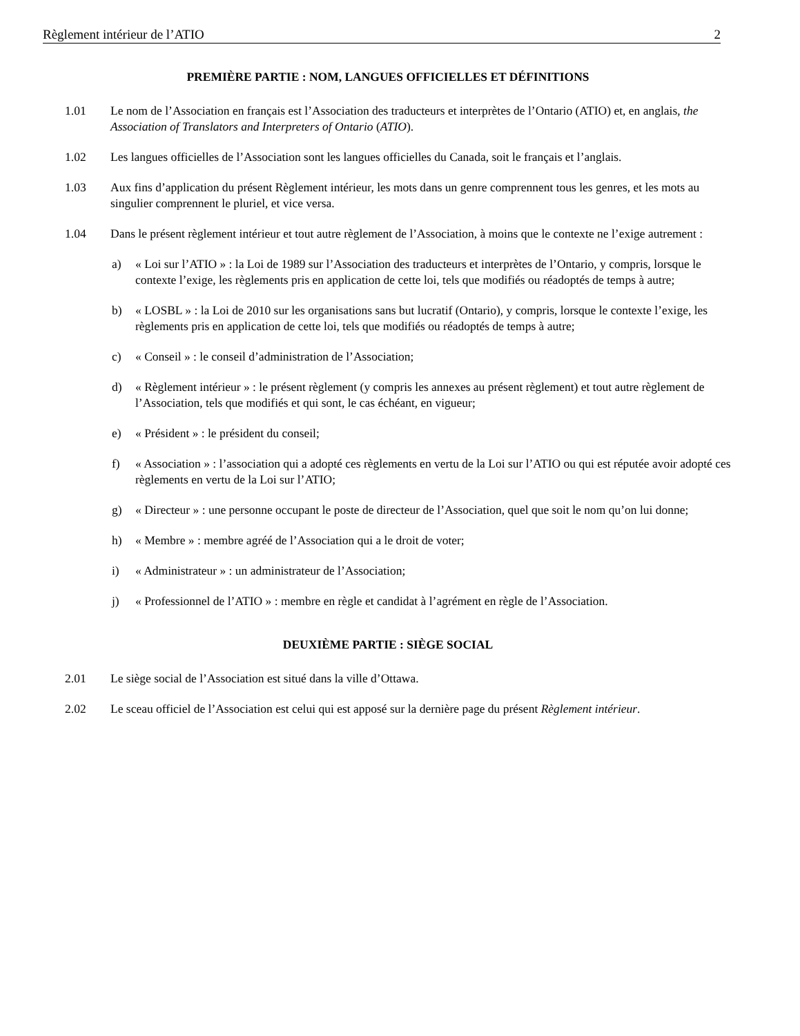Règlement intérieur de l’ATIO 2
PREMIÈRE PARTIE : NOM, LANGUES OFFICIELLES ET DÉFINITIONS
1.01 Le nom de l’Association en français est l’Association des traducteurs et interprètes de l’Ontario (ATIO) et, en anglais, the Association of Translators and Interpreters of Ontario (ATIO).
1.02 Les langues officielles de l’Association sont les langues officielles du Canada, soit le français et l’anglais.
1.03 Aux fins d’application du présent Règlement intérieur, les mots dans un genre comprennent tous les genres, et les mots au singulier comprennent le pluriel, et vice versa.
1.04 Dans le présent règlement intérieur et tout autre règlement de l’Association, à moins que le contexte ne l’exige autrement :
a) « Loi sur l’ATIO » : la Loi de 1989 sur l’Association des traducteurs et interprètes de l’Ontario, y compris, lorsque le contexte l’exige, les règlements pris en application de cette loi, tels que modifiés ou réadoptés de temps à autre;
b) « LOSBL » : la Loi de 2010 sur les organisations sans but lucratif (Ontario), y compris, lorsque le contexte l’exige, les règlements pris en application de cette loi, tels que modifiés ou réadoptés de temps à autre;
c) « Conseil » : le conseil d’administration de l’Association;
d) « Règlement intérieur » : le présent règlement (y compris les annexes au présent règlement) et tout autre règlement de l’Association, tels que modifiés et qui sont, le cas échéant, en vigueur;
e) « Président » : le président du conseil;
f) « Association » : l’association qui a adopté ces règlements en vertu de la Loi sur l’ATIO ou qui est réputée avoir adopté ces règlements en vertu de la Loi sur l’ATIO;
g) « Directeur » : une personne occupant le poste de directeur de l’Association, quel que soit le nom qu’on lui donne;
h) « Membre » : membre agréé de l’Association qui a le droit de voter;
i) « Administrateur » : un administrateur de l’Association;
j) « Professionnel de l’ATIO » : membre en règle et candidat à l’agrément en règle de l’Association.
DEUXIÈME PARTIE : SIÈGE SOCIAL
2.01 Le siège social de l’Association est situé dans la ville d’Ottawa.
2.02 Le sceau officiel de l’Association est celui qui est apposé sur la dernière page du présent Règlement intérieur.